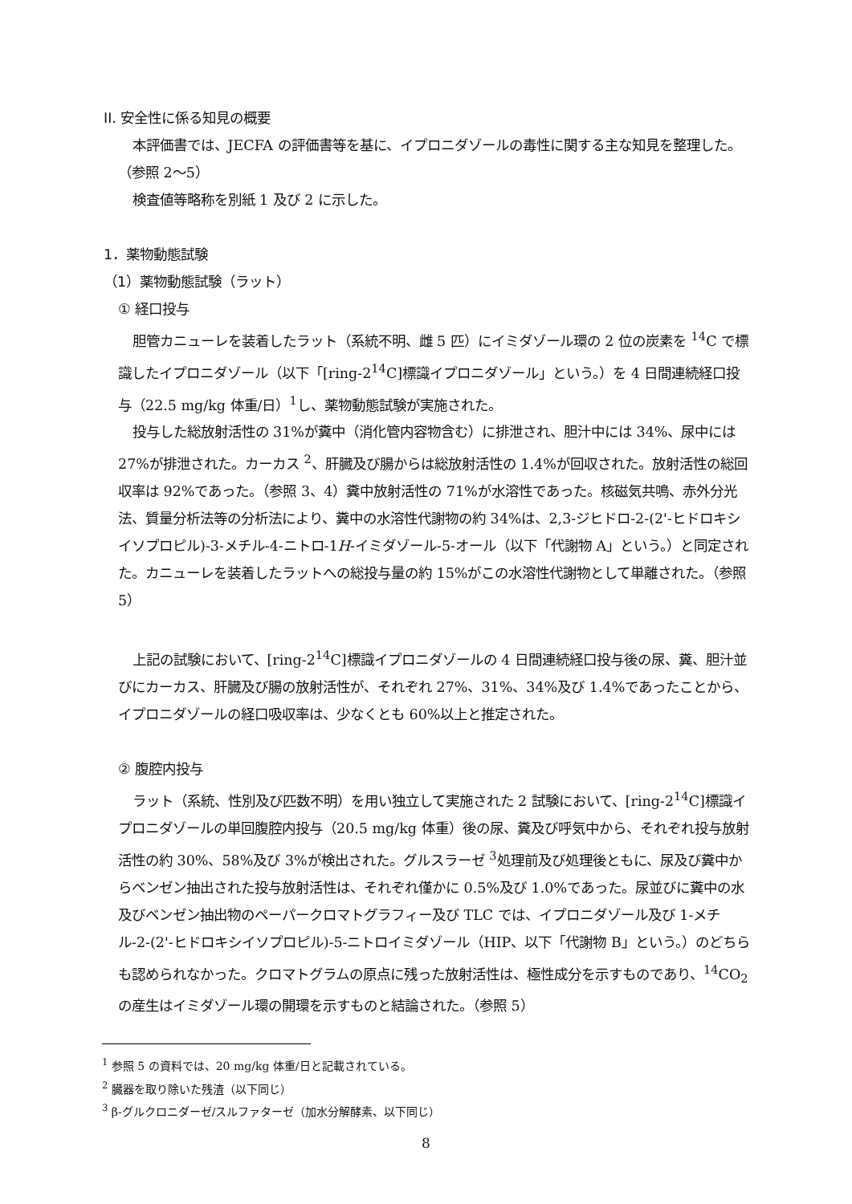II. 安全性に係る知見の概要
本評価書では、JECFA の評価書等を基に、イプロニダゾールの毒性に関する主な知見を整理した。（参照 2～5）
検査値等略称を別紙 1 及び 2 に示した。
1．薬物動態試験
（1）薬物動態試験（ラット）
① 経口投与
胆管カニューレを装着したラット（系統不明、雌 5 匹）にイミダゾール環の 2 位の炭素を <sup>14</sup>C で標識したイプロニダゾール（以下「[ring-2<sup>14</sup>C]標識イプロニダゾール」という。）を 4 日間連続経口投与（22.5 mg/kg 体重/日）<sup>1</sup>し、薬物動態試験が実施された。
投与した総放射活性の 31%が糞中（消化管内容物含む）に排泄され、胆汁中には 34%、尿中には 27%が排泄された。カーカス <sup>2</sup>、肝臓及び腸からは総放射活性の 1.4%が回収された。放射活性の総回収率は 92%であった。（参照 3、4）糞中放射活性の 71%が水溶性であった。核磁気共鳴、赤外分光法、質量分析法等の分析法により、糞中の水溶性代謝物の約 34%は、2,3-ジヒドロ-2-(2'-ヒドロキシイソプロピル)-3-メチル-4-ニトロ-1H-イミダゾール-5-オール（以下「代謝物 A」という。）と同定された。カニューレを装着したラットへの総投与量の約 15%がこの水溶性代謝物として単離された。（参照 5）
上記の試験において、[ring-2<sup>14</sup>C]標識イプロニダゾールの 4 日間連続経口投与後の尿、糞、胆汁並びにカーカス、肝臓及び腸の放射活性が、それぞれ 27%、31%、34%及び 1.4%であったことから、イプロニダゾールの経口吸収率は、少なくとも 60%以上と推定された。
② 腹腔内投与
ラット（系統、性別及び匹数不明）を用い独立して実施された 2 試験において、[ring-2<sup>14</sup>C]標識イプロニダゾールの単回腹腔内投与（20.5 mg/kg 体重）後の尿、糞及び呼気中から、それぞれ投与放射活性の約 30%、58%及び 3%が検出された。グルスラーゼ <sup>3</sup>処理前及び処理後ともに、尿及び糞中からベンゼン抽出された投与放射活性は、それぞれ僅かに 0.5%及び 1.0%であった。尿並びに糞中の水及びベンゼン抽出物のペーパークロマトグラフィー及び TLC では、イプロニダゾール及び 1-メチル-2-(2'-ヒドロキシイソプロピル)-5-ニトロイミダゾール（HIP、以下「代謝物 B」という。）のどちらも認められなかった。クロマトグラムの原点に残った放射活性は、極性成分を示すものであり、<sup>14</sup>CO<sub>2</sub> の産生はイミダゾール環の開環を示すものと結論された。（参照 5）
<sup>1</sup> 参照 5 の資料では、20 mg/kg 体重/日と記載されている。
<sup>2</sup> 臓器を取り除いた残渣（以下同じ）
<sup>3</sup> β-グルクロニダーゼ/スルファターゼ（加水分解酵素、以下同じ）
8